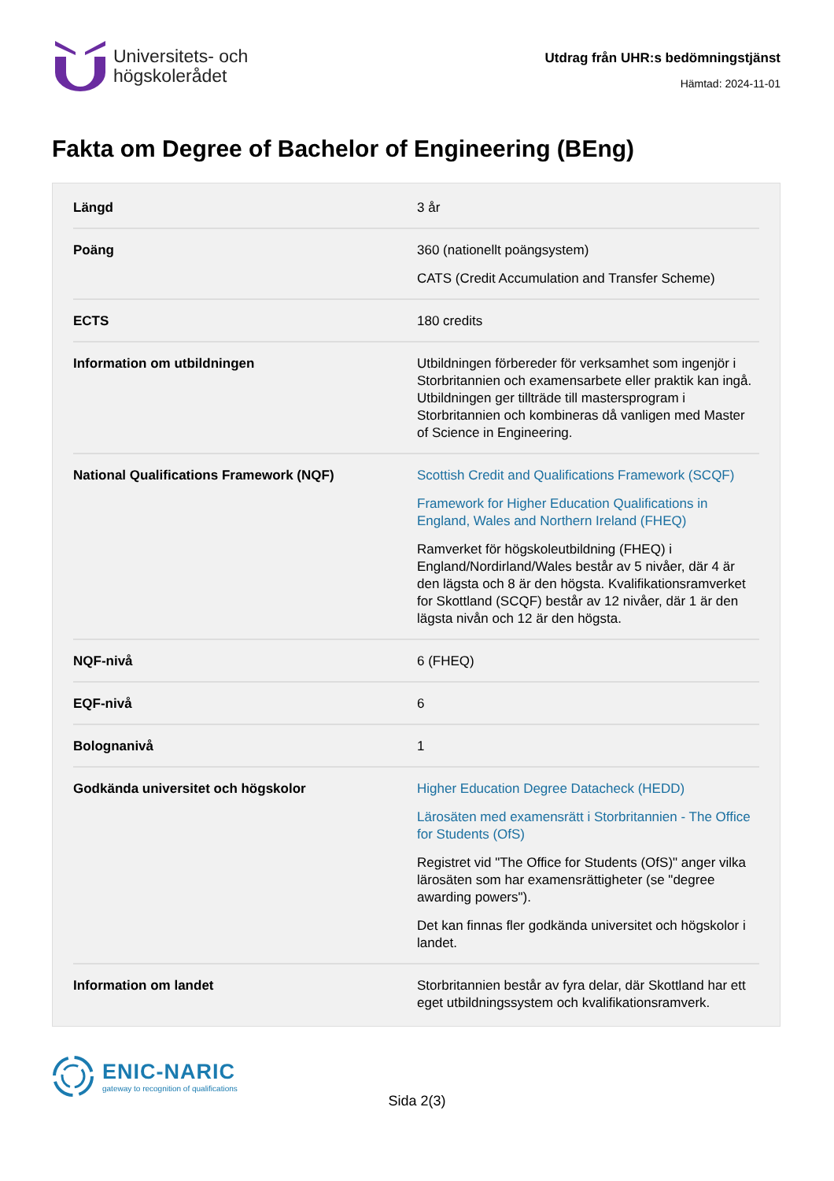Universitets- och
högskolerådet
Utdrag från UHR:s bedömningstjänst
Hämtad: 2024-11-01
Fakta om Degree of Bachelor of Engineering (BEng)
| Längd | 3 år |
| Poäng | 360 (nationellt poängsystem) CATS (Credit Accumulation and Transfer Scheme) |
| ECTS | 180 credits |
| Information om utbildningen | Utbildningen förbereder för verksamhet som ingenjör i Storbritannien och examensarbete eller praktik kan ingå. Utbildningen ger tillträde till mastersprogram i Storbritannien och kombineras då vanligen med Master of Science in Engineering. |
| National Qualifications Framework (NQF) | Scottish Credit and Qualifications Framework (SCQF) Framework for Higher Education Qualifications in England, Wales and Northern Ireland (FHEQ) Ramverket för högskoleutbildning (FHEQ) i England/Nordirland/Wales består av 5 nivåer, där 4 är den lägsta och 8 är den högsta. Kvalifikationsramverket for Skottland (SCQF) består av 12 nivåer, där 1 är den lägsta nivån och 12 är den högsta. |
| NQF-nivå | 6 (FHEQ) |
| EQF-nivå | 6 |
| Bolognanivå | 1 |
| Godkända universitet och högskolor | Higher Education Degree Datacheck (HEDD) Lärosäten med examensrätt i Storbritannien - The Office for Students (OfS) Registret vid "The Office for Students (OfS)" anger vilka lärosäten som har examensrättigheter (se "degree awarding powers"). Det kan finnas fler godkända universitet och högskolor i landet. |
| Information om landet | Storbritannien består av fyra delar, där Skottland har ett eget utbildningssystem och kvalifikationsramverk. |
ENIC-NARIC
gateway to recognition of qualifications
Sida 2(3)